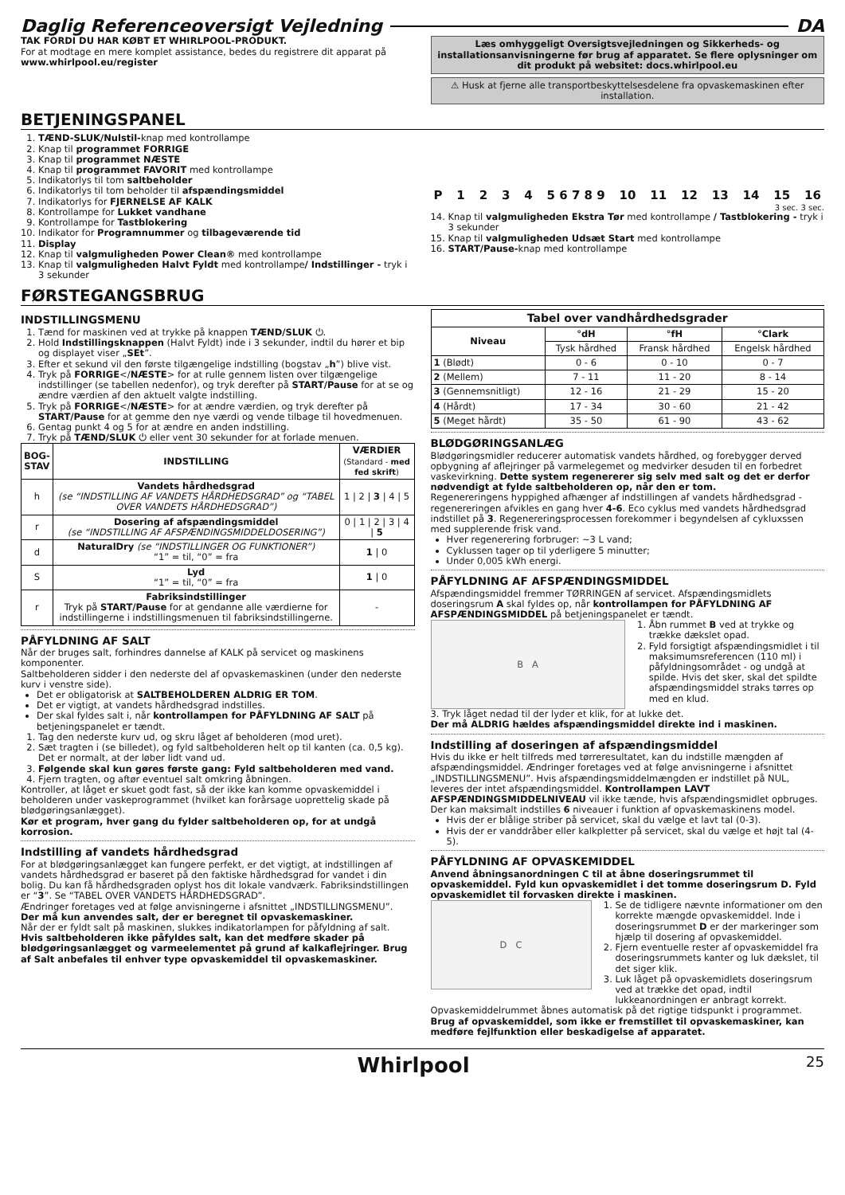Daglig Referenceoversigt Vejledning DA
TAK FORDI DU HAR KØBT ET WHIRLPOOL-PRODUKT.
For at modtage en mere komplet assistance, bedes du registrere dit apparat på www.whirlpool.eu/register
Læs omhyggeligt Oversigtsvejledningen og Sikkerheds- og installationsanvisningerne før brug af apparatet. Se flere oplysninger om dit produkt på websitet: docs.whirlpool.eu
⚠ Husk at fjerne alle transportbeskyttelsesdelene fra opvaskemaskinen efter installation.
BETJENINGSPANEL
1. TÆND-SLUK/Nulstil-knap med kontrollampe
2. Knap til programmet FORRIGE
3. Knap til programmet NÆSTE
4. Knap til programmet FAVORIT med kontrollampe
5. Indikatorlys til tom saltbeholder
6. Indikatorlys til tom beholder til afspændingsmiddel
7. Indikatorlys for FJERNELSE AF KALK
8. Kontrollampe for Lukket vandhane
9. Kontrollampe for Tastblokering
10. Indikator for Programnummer og tilbageværende tid
11. Display
12. Knap til valgmuligheden Power Clean® med kontrollampe
13. Knap til valgmuligheden Halvt Fyldt med kontrollampe/ Indstillinger - tryk i 3 sekunder
P 1234 5 6 7 8 9 10 11 12 13 14 15 16
3 sec. 3 sec.
14. Knap til valgmuligheden Ekstra Tør med kontrollampe / Tastblokering - tryk i 3 sekunder
15. Knap til valgmuligheden Udsæt Start med kontrollampe
16. START/Pause-knap med kontrollampe
FØRSTEGANGSBRUG
INDSTILLINGSMENU
1. Tænd for maskinen ved at trykke på knappen TÆND/SLUK ⏻.
2. Hold Indstillingsknappen (Halvt Fyldt) inde i 3 sekunder, indtil du hører et bip og displayet viser „SEt”.
3. Efter et sekund vil den første tilgængelige indstilling (bogstav „h”) blive vist.
4. Tryk på FORRIGE</NÆSTE> for at rulle gennem listen over tilgængelige indstillinger (se tabellen nedenfor), og tryk derefter på START/Pause for at se og ændre værdien af den aktuelt valgte indstilling.
5. Tryk på FORRIGE</NÆSTE> for at ændre værdien, og tryk derefter på START/Pause for at gemme den nye værdi og vende tilbage til hovedmenuen.
6. Gentag punkt 4 og 5 for at ændre en anden indstilling.
7. Tryk på TÆND/SLUK ⏻ eller vent 30 sekunder for at forlade menuen.
| BOG- STAV | INDSTILLING | VÆRDIER (Standard - med fed skrift ) |
| --- | --- | --- |
| h | Vandets hårdhedsgrad (se “INDSTILLING AF VANDETS HÅRDHEDSGRAD” og “TABEL OVER VANDETS HÅRDHEDSGRAD”) | 1 / 2 / 3 / 4 / 5 |
| r | Dosering af afspændingsmiddel (se “INDSTILLING AF AFSPÆNDINGSMIDDELDOSERING”) | 0 / 1 / 2 / 3 / 4 / 5 |
| d | NaturalDry (se “INDSTILLINGER OG FUNKTIONER”) “1” = til, “0” = fra | 1 / 0 |
| S | Lyd “1” = til, “0” = fra | 1 / 0 |
| r | Fabriksindstillinger Tryk på START/Pause for at gendanne alle værdierne for indstillingerne i indstillingsmenuen til fabriksindstillingerne. | - |
PÅFYLDNING AF SALT
Når der bruges salt, forhindres dannelse af KALK på servicet og maskinens komponenter.
Saltbeholderen sidder i den nederste del af opvaskemaskinen (under den nederste kurv i venstre side).
Det er obligatorisk at SALTBEHOLDEREN ALDRIG ER TOM.
Det er vigtigt, at vandets hårdhedsgrad indstilles.
Der skal fyldes salt i, når kontrollampen for PÅFYLDNING AF SALT på betjeningspanelet er tændt.
1. Tag den nederste kurv ud, og skru låget af beholderen (mod uret).
2. Sæt tragten i (se billedet), og fyld saltbeholderen helt op til kanten (ca. 0,5 kg). Det er normalt, at der løber lidt vand ud.
3. Følgende skal kun gøres første gang: Fyld saltbeholderen med vand.
4. Fjern tragten, og aftør eventuel salt omkring åbningen.
Kontroller, at låget er skuet godt fast, så der ikke kan komme opvaskemiddel i beholderen under vaskeprogrammet (hvilket kan forårsage uoprettelig skade på blødgøringsanlægget).
Kør et program, hver gang du fylder saltbeholderen op, for at undgå korrosion.
Indstilling af vandets hårdhedsgrad
For at blødgøringsanlægget kan fungere perfekt, er det vigtigt, at indstillingen af vandets hårdhedsgrad er baseret på den faktiske hårdhedsgrad for vandet i din bolig. Du kan få hårdhedsgraden oplyst hos dit lokale vandværk. Fabriksindstillingen er “3”. Se “TABEL OVER VANDETS HÅRDHEDSGRAD”.
Ændringer foretages ved at følge anvisningerne i afsnittet „INDSTILLINGSMENU”.
Der må kun anvendes salt, der er beregnet til opvaskemaskiner.
Når der er fyldt salt på maskinen, slukkes indikatorlampen for påfyldning af salt.
Hvis saltbeholderen ikke påfyldes salt, kan det medføre skader på blødgøringsanlægget og varmeelementet på grund af kalkaflejringer. Brug af Salt anbefales til enhver type opvaskemiddel til opvaskemaskiner.
| Tabel over vandhårdhedsgrader | | | |
| --- | --- | --- | --- |
| Niveau | °dH | °fH | °Clark |
| | Tysk hårdhed | Fransk hårdhed | Engelsk hårdhed |
| 1 (Blødt) | 0 - 6 | 0 - 10 | 0 - 7 |
| 2 (Mellem) | 7 - 11 | 11 - 20 | 8 - 14 |
| 3 (Gennemsnitligt) | 12 - 16 | 21 - 29 | 15 - 20 |
| 4 (Hårdt) | 17 - 34 | 30 - 60 | 21 - 42 |
| 5 (Meget hårdt) | 35 - 50 | 61 - 90 | 43 - 62 |
BLØDGØRINGSANLÆG
Blødgøringsmidler reducerer automatisk vandets hårdhed, og forebygger derved opbygning af aflejringer på varmelegemet og medvirker desuden til en forbedret vaskevirkning. Dette system regenererer sig selv med salt og det er derfor nødvendigt at fylde saltbeholderen op, når den er tom.
Regenereringens hyppighed afhænger af indstillingen af vandets hårdhedsgrad - regenereringen afvikles en gang hver 4-6. Eco cyklus med vandets hårdhedsgrad indstillet på 3. Regenereringsprocessen forekommer i begyndelsen af cykluxssen med supplerende frisk vand.
Hver regenerering forbruger: ~3 L vand;
Cyklussen tager op til yderligere 5 minutter;
Under 0,005 kWh energi.
PÅFYLDNING AF AFSPÆNDINGSMIDDEL
Afspændingsmiddel fremmer TØRRINGEN af servicet. Afspændingsmidlets doseringsrum A skal fyldes op, når kontrollampen for PÅFYLDNING AF AFSPÆNDINGSMIDDEL på betjeningspanelet er tændt.
B A
1. Åbn rummet B ved at trykke og trække dækslet opad.
2. Fyld forsigtigt afspændingsmidlet i til maksimumsreferencen (110 ml) i påfyldningsområdet - og undgå at spilde. Hvis det sker, skal det spildte afspændingsmiddel straks tørres op med en klud.
3. Tryk låget nedad til der lyder et klik, for at lukke det.
Der må ALDRIG hældes afspændingsmiddel direkte ind i maskinen.
Indstilling af doseringen af afspændingsmiddel
Hvis du ikke er helt tilfreds med tørreresultatet, kan du indstille mængden af afspændingsmiddel. Ændringer foretages ved at følge anvisningerne i afsnittet „INDSTILLINGSMENU”. Hvis afspændingsmiddelmængden er indstillet på NUL, leveres der intet afspændingsmiddel. Kontrollampen LAVT AFSPÆNDINGSMIDDELNIVEAU vil ikke tænde, hvis afspændingsmidlet opbruges.
Der kan maksimalt indstilles 6 niveauer i funktion af opvaskemaskinens model.
Hvis der er blålige striber på servicet, skal du vælge et lavt tal (0-3).
Hvis der er vanddråber eller kalkpletter på servicet, skal du vælge et højt tal (4-5).
PÅFYLDNING AF OPVASKEMIDDEL
Anvend åbningsanordningen C til at åbne doseringsrummet til opvaskemiddel. Fyld kun opvaskemidlet i det tomme doseringsrum D. Fyld opvaskemidlet til forvasken direkte i maskinen.
D C
1. Se de tidligere nævnte informationer om den korrekte mængde opvaskemiddel. Inde i doseringsrummet D er der markeringer som hjælp til dosering af opvaskemiddel.
2. Fjern eventuelle rester af opvaskemiddel fra doseringsrummets kanter og luk dækslet, til det siger klik.
3. Luk låget på opvaskemidlets doseringsrum ved at trække det opad, indtil lukkeanordningen er anbragt korrekt.
Opvaskemiddelrummet åbnes automatisk på det rigtige tidspunkt i programmet.
Brug af opvaskemiddel, som ikke er fremstillet til opvaskemaskiner, kan medføre fejlfunktion eller beskadigelse af apparatet.
Whirlpool 25